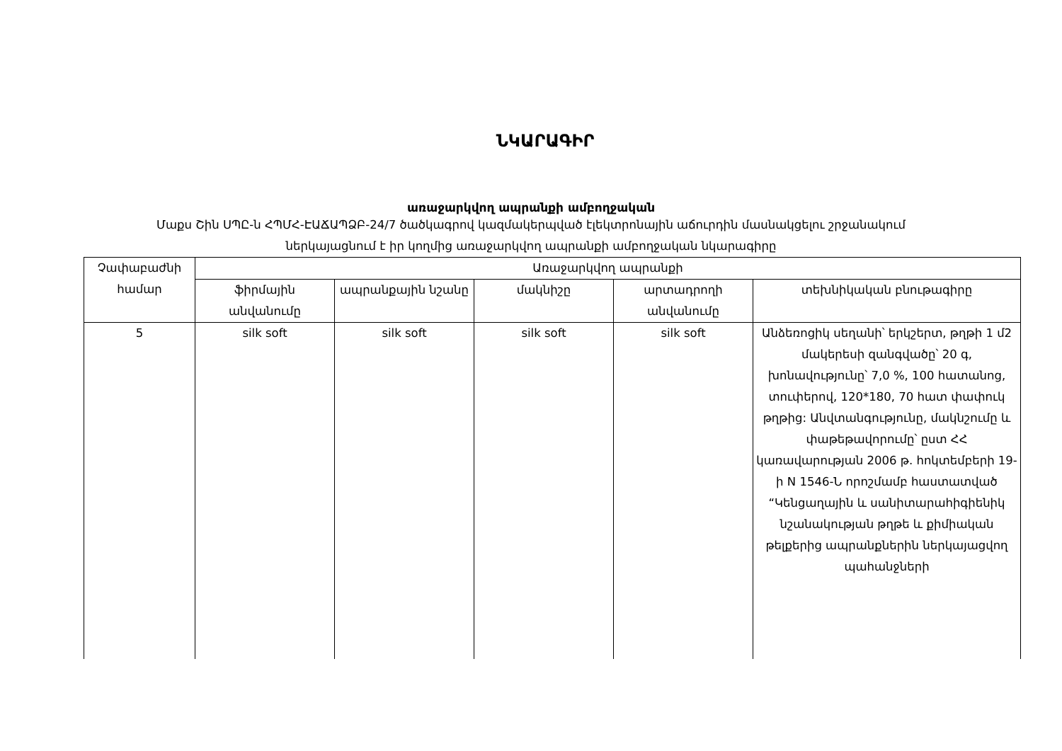ՆԿԱՐԱԳԻՐ
առաջարկվող ապրանքի ամբողջական
Մաքս Շին ՍՊԸ-ն ՀՊՄՀ-ԷԱՃԱՊՁԲ-24/7 ծածկագրով կազմակերպված էլեկտրոնային աճուրդին մասնակցելու շրջանակում
ներկայացնում է իր կողմից առաջարկվող ապրանքի ամբողջական նկարագիրը
| Չափաբաժնի համար | Առաջարկվող ապրանքի | | | | |
| --- | --- | --- | --- | --- | --- |
| | ֆիրմային անվանումը | ապրանքային նշանը | մակնիշը | արտադրողի անվանումը | տեխնիկական բնութագիրը |
| 5 | silk soft | silk soft | silk soft | silk soft | Անձեռոցիկ սեղանի՝ երկշերտ, թղթի 1 մ2 մակերեսի զանգվածը՝ 20 գ, խոնավությունը՝ 7,0 %, 100 հատանոց, տուփերով, 120*180, 70 հատ փափուկ թղթից: Անվտանգությունը, մակնշումը և փաթեթավորումը՝ ըստ ՀՀ կառավարության 2006 թ. հոկտեմբերի 19-ի N 1546-Ն որոշմամբ հաստատված “Կենցաղային և սանիտարահիգիենիկ նշանակության թղթե և քիմիական թելքերից ապրանքներին ներկայացվող պահանջների |